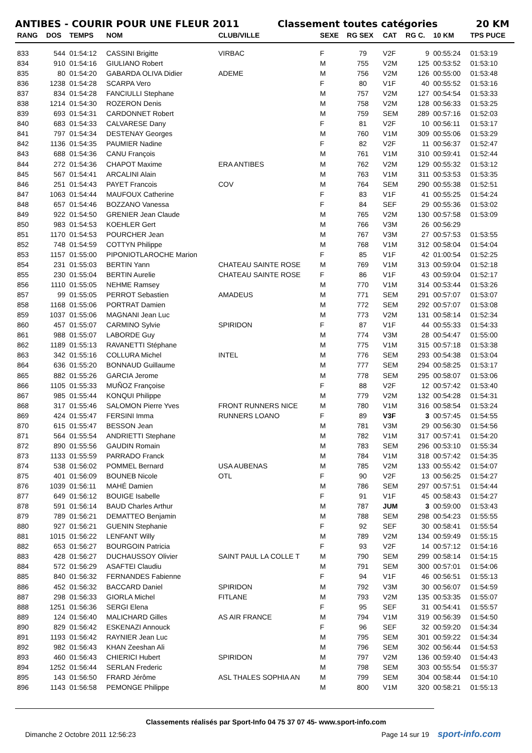ANTIBES - COURIR POUR UNE FLEUR 2011 Classement toutes catégories 20 KM
| RANG | DOS | TEMPS | NOM | CLUB/VILLE | SEXE | RG SEX | CAT | RG C. | 10 KM | TPS PUCE |
| --- | --- | --- | --- | --- | --- | --- | --- | --- | --- | --- |
| 833 | 544 | 01:54:12 | CASSINI Brigitte | VIRBAC | F | 79 | V2F | 9 | 00:55:24 | 01:53:19 |
| 834 | 910 | 01:54:16 | GIULIANO Robert | | M | 755 | V2M | 125 | 00:53:52 | 01:53:10 |
| 835 | 80 | 01:54:20 | GABARDA OLIVA Didier | ADEME | M | 756 | V2M | 126 | 00:55:00 | 01:53:48 |
| 836 | 1238 | 01:54:28 | SCARPA Vero | | F | 80 | V1F | 40 | 00:55:52 | 01:53:16 |
| 837 | 834 | 01:54:28 | FANCIULLI Stephane | | M | 757 | V2M | 127 | 00:54:54 | 01:53:33 |
| 838 | 1214 | 01:54:30 | ROZERON Denis | | M | 758 | V2M | 128 | 00:56:33 | 01:53:25 |
| 839 | 693 | 01:54:31 | CARDONNET Robert | | M | 759 | SEM | 289 | 00:57:16 | 01:52:03 |
| 840 | 683 | 01:54:33 | CALVARESE Dany | | F | 81 | V2F | 10 | 00:56:11 | 01:53:17 |
| 841 | 797 | 01:54:34 | DESTENAY Georges | | M | 760 | V1M | 309 | 00:55:06 | 01:53:29 |
| 842 | 1136 | 01:54:35 | PAUMIER Nadine | | F | 82 | V2F | 11 | 00:56:37 | 01:52:47 |
| 843 | 688 | 01:54:36 | CANU François | | M | 761 | V1M | 310 | 00:59:41 | 01:52:44 |
| 844 | 272 | 01:54:36 | CHAPOT Maxime | ERA ANTIBES | M | 762 | V2M | 129 | 00:55:32 | 01:53:12 |
| 845 | 567 | 01:54:41 | ARCALINI Alain | | M | 763 | V1M | 311 | 00:53:53 | 01:53:35 |
| 846 | 251 | 01:54:43 | PAYET Francois | COV | M | 764 | SEM | 290 | 00:55:38 | 01:52:51 |
| 847 | 1063 | 01:54:44 | MAUFOUX Catherine | | F | 83 | V1F | 41 | 00:55:25 | 01:54:24 |
| 848 | 657 | 01:54:46 | BOZZANO Vanessa | | F | 84 | SEF | 29 | 00:55:36 | 01:53:02 |
| 849 | 922 | 01:54:50 | GRENIER Jean Claude | | M | 765 | V2M | 130 | 00:57:58 | 01:53:09 |
| 850 | 983 | 01:54:53 | KOEHLER Gert | | M | 766 | V3M | 26 | 00:56:29 | |
| 851 | 1170 | 01:54:53 | POURCHER Jean | | M | 767 | V3M | 27 | 00:57:53 | 01:53:55 |
| 852 | 748 | 01:54:59 | COTTYN Philippe | | M | 768 | V1M | 312 | 00:58:04 | 01:54:04 |
| 853 | 1157 | 01:55:00 | PIPONIOTLAROCHE Marion | | F | 85 | V1F | 42 | 01:00:54 | 01:52:25 |
| 854 | 231 | 01:55:03 | BERTIN Yann | CHATEAU SAINTE ROSE | M | 769 | V1M | 313 | 00:59:04 | 01:52:18 |
| 855 | 230 | 01:55:04 | BERTIN Aurelie | CHATEAU SAINTE ROSE | F | 86 | V1F | 43 | 00:59:04 | 01:52:17 |
| 856 | 1110 | 01:55:05 | NEHME Ramsey | | M | 770 | V1M | 314 | 00:53:44 | 01:53:26 |
| 857 | 99 | 01:55:05 | PERROT Sebastien | AMADEUS | M | 771 | SEM | 291 | 00:57:07 | 01:53:07 |
| 858 | 1168 | 01:55:06 | PORTRAT Damien | | M | 772 | SEM | 292 | 00:57:07 | 01:53:08 |
| 859 | 1037 | 01:55:06 | MAGNANI Jean Luc | | M | 773 | V2M | 131 | 00:58:14 | 01:52:34 |
| 860 | 457 | 01:55:07 | CARMINO Sylvie | SPIRIDON | F | 87 | V1F | 44 | 00:55:33 | 01:54:33 |
| 861 | 988 | 01:55:07 | LABORDE Guy | | M | 774 | V3M | 28 | 00:54:47 | 01:55:00 |
| 862 | 1189 | 01:55:13 | RAVANETTI Stéphane | | M | 775 | V1M | 315 | 00:57:18 | 01:53:38 |
| 863 | 342 | 01:55:16 | COLLURA Michel | INTEL | M | 776 | SEM | 293 | 00:54:38 | 01:53:04 |
| 864 | 636 | 01:55:20 | BONNAUD Guillaume | | M | 777 | SEM | 294 | 00:58:25 | 01:53:17 |
| 865 | 882 | 01:55:26 | GARCIA Jerome | | M | 778 | SEM | 295 | 00:58:07 | 01:53:06 |
| 866 | 1105 | 01:55:33 | MUÑOZ Françoise | | F | 88 | V2F | 12 | 00:57:42 | 01:53:40 |
| 867 | 985 | 01:55:44 | KONQUI Philippe | | M | 779 | V2M | 132 | 00:54:28 | 01:54:31 |
| 868 | 317 | 01:55:46 | SALOMON Pierre Yves | FRONT RUNNERS NICE | M | 780 | V1M | 316 | 00:58:54 | 01:53:24 |
| 869 | 424 | 01:55:47 | FERSINI Imma | RUNNERS LOANO | F | 89 | V3F | 3 | 00:57:45 | 01:54:55 |
| 870 | 615 | 01:55:47 | BESSON Jean | | M | 781 | V3M | 29 | 00:56:30 | 01:54:56 |
| 871 | 564 | 01:55:54 | ANDRIETTI Stephane | | M | 782 | V1M | 317 | 00:57:41 | 01:54:20 |
| 872 | 890 | 01:55:56 | GAUDIN Romain | | M | 783 | SEM | 296 | 00:53:10 | 01:55:34 |
| 873 | 1133 | 01:55:59 | PARRADO Franck | | M | 784 | V1M | 318 | 00:57:42 | 01:54:35 |
| 874 | 538 | 01:56:02 | POMMEL Bernard | USA AUBENAS | M | 785 | V2M | 133 | 00:55:42 | 01:54:07 |
| 875 | 401 | 01:56:09 | BOUNEB Nicole | OTL | F | 90 | V2F | 13 | 00:56:25 | 01:54:27 |
| 876 | 1039 | 01:56:11 | MAHÉ Damien | | M | 786 | SEM | 297 | 00:57:51 | 01:54:44 |
| 877 | 649 | 01:56:12 | BOUIGE Isabelle | | F | 91 | V1F | 45 | 00:58:43 | 01:54:27 |
| 878 | 591 | 01:56:14 | BAUD Charles Arthur | | M | 787 | JUM | 3 | 00:59:00 | 01:53:43 |
| 879 | 789 | 01:56:21 | DEMATTEO Benjamin | | M | 788 | SEM | 298 | 00:54:23 | 01:55:55 |
| 880 | 927 | 01:56:21 | GUENIN Stephanie | | F | 92 | SEF | 30 | 00:58:41 | 01:55:54 |
| 881 | 1015 | 01:56:22 | LENFANT Willy | | M | 789 | V2M | 134 | 00:59:49 | 01:55:15 |
| 882 | 653 | 01:56:27 | BOURGOIN Patricia | | F | 93 | V2F | 14 | 00:57:12 | 01:54:16 |
| 883 | 428 | 01:56:27 | DUCHAUSSOY Olivier | SAINT PAUL LA COLLE T | M | 790 | SEM | 299 | 00:58:14 | 01:54:15 |
| 884 | 572 | 01:56:29 | ASAFTEI Claudiu | | M | 791 | SEM | 300 | 00:57:01 | 01:54:06 |
| 885 | 840 | 01:56:32 | FERNANDES Fabienne | | F | 94 | V1F | 46 | 00:56:51 | 01:55:13 |
| 886 | 452 | 01:56:32 | BACCARD Daniel | SPIRIDON | M | 792 | V3M | 30 | 00:56:07 | 01:54:59 |
| 887 | 298 | 01:56:33 | GIORLA Michel | FITLANE | M | 793 | V2M | 135 | 00:53:35 | 01:55:07 |
| 888 | 1251 | 01:56:36 | SERGI Elena | | F | 95 | SEF | 31 | 00:54:41 | 01:55:57 |
| 889 | 124 | 01:56:40 | MALICHARD Gilles | AS AIR FRANCE | M | 794 | V1M | 319 | 00:56:39 | 01:54:50 |
| 890 | 829 | 01:56:42 | ESKENAZI Annouck | | F | 96 | SEF | 32 | 00:59:20 | 01:54:34 |
| 891 | 1193 | 01:56:42 | RAYNIER Jean Luc | | M | 795 | SEM | 301 | 00:59:22 | 01:54:34 |
| 892 | 982 | 01:56:43 | KHAN Zeeshan Ali | | M | 796 | SEM | 302 | 00:56:44 | 01:54:53 |
| 893 | 460 | 01:56:43 | CHIERICI Hubert | SPIRIDON | M | 797 | V2M | 136 | 00:59:40 | 01:54:43 |
| 894 | 1252 | 01:56:44 | SERLAN Frederic | | M | 798 | SEM | 303 | 00:55:54 | 01:55:37 |
| 895 | 143 | 01:56:50 | FRARD Jérôme | ASL THALES SOPHIA AN | M | 799 | SEM | 304 | 00:58:44 | 01:54:10 |
| 896 | 1143 | 01:56:58 | PEMONGE Philippe | | M | 800 | V1M | 320 | 00:58:21 | 01:55:13 |
Classements réalisés par Sport-Info 04 75 37 07 45- www.sport-info.com
Dimanche 2 Octobre 2011 12:56:23
Page 14 sur 19 sport-info.com